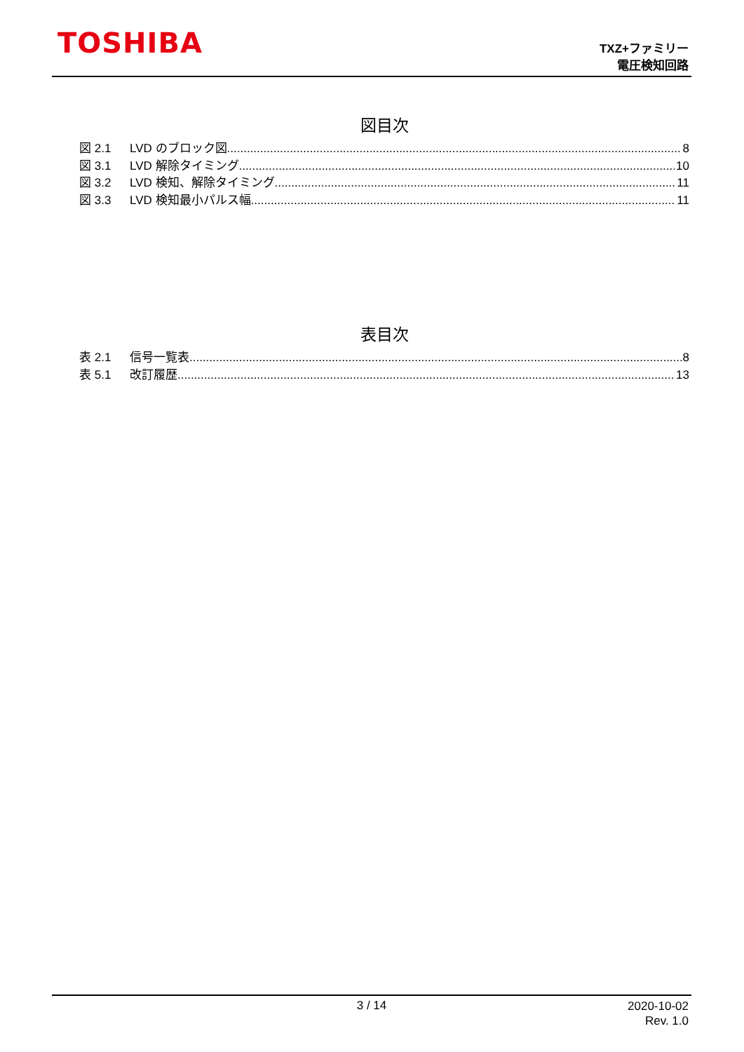TOSHIBA
TXZ+ファミリー
電圧検知回路
図目次
図 2.1 LVD のブロック図 8
図 3.1 LVD 解除タイミング 10
図 3.2 LVD 検知、解除タイミング 11
図 3.3 LVD 検知最小パルス幅 11
表目次
表 2.1 信号一覧表 8
表 5.1 改訂履歴 13
3 / 14
2020-10-02
Rev. 1.0